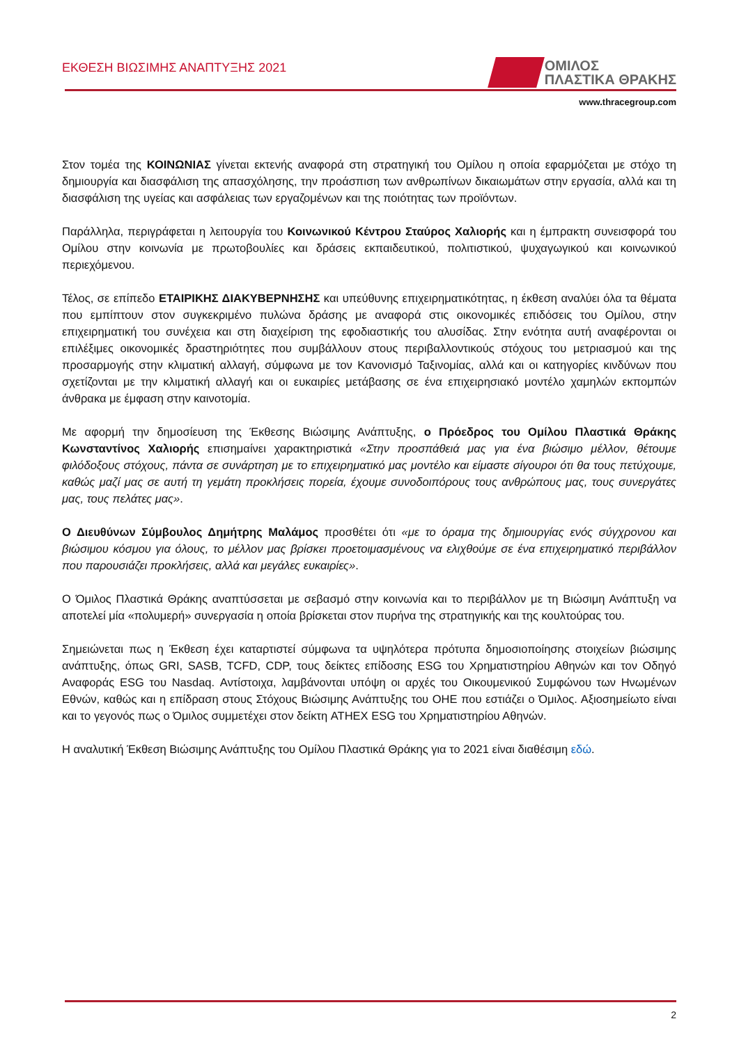ΕΚΘΕΣΗ ΒΙΩΣΙΜΗΣ ΑΝΑΠΤΥΞΗΣ 2021
ΟΜΙΛΟΣ
ΠΛΑΣΤΙΚΑ ΘΡΑΚΗΣ
www.thracegroup.com
Στον τομέα της ΚΟΙΝΩΝΙΑΣ γίνεται εκτενής αναφορά στη στρατηγική του Ομίλου η οποία εφαρμόζεται με στόχο τη δημιουργία και διασφάλιση της απασχόλησης, την προάσπιση των ανθρωπίνων δικαιωμάτων στην εργασία, αλλά και τη διασφάλιση της υγείας και ασφάλειας των εργαζομένων και της ποιότητας των προϊόντων.
Παράλληλα, περιγράφεται η λειτουργία του Κοινωνικού Κέντρου Σταύρος Χαλιορής και η έμπρακτη συνεισφορά του Ομίλου στην κοινωνία με πρωτοβουλίες και δράσεις εκπαιδευτικού, πολιτιστικού, ψυχαγωγικού και κοινωνικού περιεχόμενου.
Τέλος, σε επίπεδο ΕΤΑΙΡΙΚΗΣ ΔΙΑΚΥΒΕΡΝΗΣΗΣ και υπεύθυνης επιχειρηματικότητας, η έκθεση αναλύει όλα τα θέματα που εμπίπτουν στον συγκεκριμένο πυλώνα δράσης με αναφορά στις οικονομικές επιδόσεις του Ομίλου, στην επιχειρηματική του συνέχεια και στη διαχείριση της εφοδιαστικής του αλυσίδας. Στην ενότητα αυτή αναφέρονται οι επιλέξιμες οικονομικές δραστηριότητες που συμβάλλουν στους περιβαλλοντικούς στόχους του μετριασμού και της προσαρμογής στην κλιματική αλλαγή, σύμφωνα με τον Κανονισμό Ταξινομίας, αλλά και οι κατηγορίες κινδύνων που σχετίζονται με την κλιματική αλλαγή και οι ευκαιρίες μετάβασης σε ένα επιχειρησιακό μοντέλο χαμηλών εκπομπών άνθρακα με έμφαση στην καινοτομία.
Με αφορμή την δημοσίευση της Έκθεσης Βιώσιμης Ανάπτυξης, ο Πρόεδρος του Ομίλου Πλαστικά Θράκης Κωνσταντίνος Χαλιορής επισημαίνει χαρακτηριστικά «Στην προσπάθειά μας για ένα βιώσιμο μέλλον, θέτουμε φιλόδοξους στόχους, πάντα σε συνάρτηση με το επιχειρηματικό μας μοντέλο και είμαστε σίγουροι ότι θα τους πετύχουμε, καθώς μαζί μας σε αυτή τη γεμάτη προκλήσεις πορεία, έχουμε συνοδοιπόρους τους ανθρώπους μας, τους συνεργάτες μας, τους πελάτες μας».
Ο Διευθύνων Σύμβουλος Δημήτρης Μαλάμος προσθέτει ότι «με το όραμα της δημιουργίας ενός σύγχρονου και βιώσιμου κόσμου για όλους, το μέλλον μας βρίσκει προετοιμασμένους να ελιχθούμε σε ένα επιχειρηματικό περιβάλλον που παρουσιάζει προκλήσεις, αλλά και μεγάλες ευκαιρίες».
Ο Όμιλος Πλαστικά Θράκης αναπτύσσεται με σεβασμό στην κοινωνία και το περιβάλλον με τη Βιώσιμη Ανάπτυξη να αποτελεί μία «πολυμερή» συνεργασία η οποία βρίσκεται στον πυρήνα της στρατηγικής και της κουλτούρας του.
Σημειώνεται πως η Έκθεση έχει καταρτιστεί σύμφωνα τα υψηλότερα πρότυπα δημοσιοποίησης στοιχείων βιώσιμης ανάπτυξης, όπως GRI, SASB, TCFD, CDP, τους δείκτες επίδοσης ESG του Χρηματιστηρίου Αθηνών και τον Οδηγό Αναφοράς ESG του Nasdaq. Αντίστοιχα, λαμβάνονται υπόψη οι αρχές του Οικουμενικού Συμφώνου των Ηνωμένων Εθνών, καθώς και η επίδραση στους Στόχους Βιώσιμης Ανάπτυξης του ΟΗΕ που εστιάζει ο Όμιλος. Αξιοσημείωτο είναι και το γεγονός πως ο Όμιλος συμμετέχει στον δείκτη ATHEX ESG του Χρηματιστηρίου Αθηνών.
Η αναλυτική Έκθεση Βιώσιμης Ανάπτυξης του Ομίλου Πλαστικά Θράκης για το 2021 είναι διαθέσιμη εδώ.
2